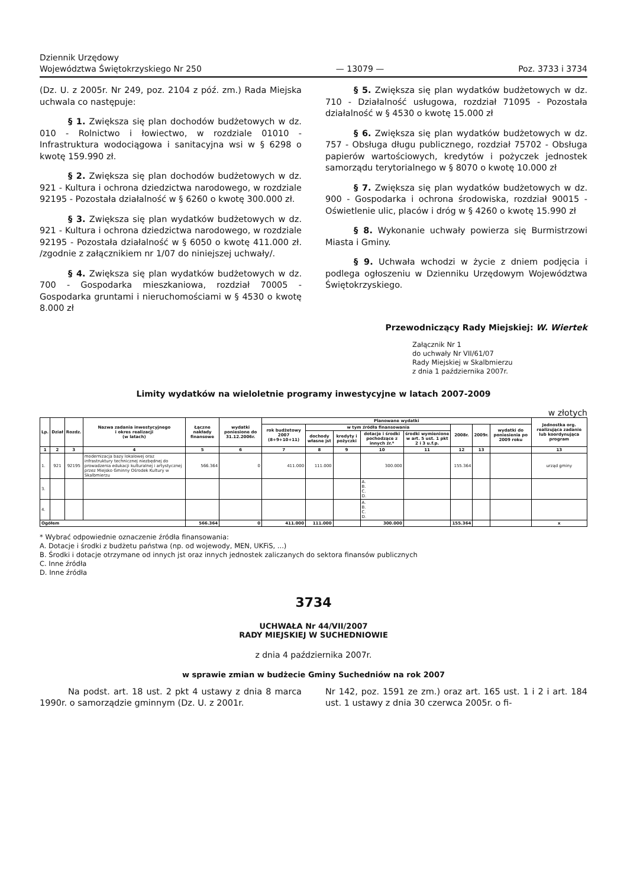Dziennik Urzędowy
Województwa Świętokrzyskiego Nr 250 — 13079 — Poz. 3733 i 3734
(Dz. U. z 2005r. Nr 249, poz. 2104 z póź. zm.) Rada Miejska uchwala co następuje:
§ 1. Zwiększa się plan dochodów budżetowych w dz. 010 - Rolnictwo i łowiectwo, w rozdziale 01010 - Infrastruktura wodociągowa i sanitacyjna wsi w § 6298 o kwotę 159.990 zł.
§ 2. Zwiększa się plan dochodów budżetowych w dz. 921 - Kultura i ochrona dziedzictwa narodowego, w rozdziale 92195 - Pozostała działalność w § 6260 o kwotę 300.000 zł.
§ 3. Zwiększa się plan wydatków budżetowych w dz. 921 - Kultura i ochrona dziedzictwa narodowego, w rozdziale 92195 - Pozostała działalność w § 6050 o kwotę 411.000 zł. /zgodnie z załącznikiem nr 1/07 do niniejszej uchwały/.
§ 4. Zwiększa się plan wydatków budżetowych w dz. 700 - Gospodarka mieszkaniowa, rozdział 70005 - Gospodarka gruntami i nieruchomościami w § 4530 o kwotę 8.000 zł
§ 5. Zwiększa się plan wydatków budżetowych w dz. 710 - Działalność usługowa, rozdział 71095 - Pozostała działalność w § 4530 o kwotę 15.000 zł
§ 6. Zwiększa się plan wydatków budżetowych w dz. 757 - Obsługa długu publicznego, rozdział 75702 - Obsługa papierów wartościowych, kredytów i pożyczek jednostek samorządu terytorialnego w § 8070 o kwotę 10.000 zł
§ 7. Zwiększa się plan wydatków budżetowych w dz. 900 - Gospodarka i ochrona środowiska, rozdział 90015 - Oświetlenie ulic, placów i dróg w § 4260 o kwotę 15.990 zł
§ 8. Wykonanie uchwały powierza się Burmistrzowi Miasta i Gminy.
§ 9. Uchwała wchodzi w życie z dniem podjęcia i podlega ogłoszeniu w Dzienniku Urzędowym Województwa Świętokrzyskiego.
Przewodniczący Rady Miejskiej: W. Wiertek
Załącznik Nr 1
do uchwały Nr VII/61/07
Rady Miejskiej w Skalbmierzu
z dnia 1 października 2007r.
Limity wydatków na wieloletnie programy inwestycyjne w latach 2007-2009
w złotych
| Lp. | Dział | Rozdz. | Nazwa zadania inwestycyjnego i okres realizacji (w latach) | Łączne nakłady finansowe | wydatki poniesione do 31.12.2006r. | Planowane wydatki | | | | | | | | Jednostka org. realizująca zadanie lub koordynująca program |
| --- | --- | --- | --- | --- | --- | --- | --- | --- | --- | --- | --- | --- | --- | --- |
| | | | | | | rok budżetowy 2007 (8+9+10+11) | w tym źródła finansowania | | | | 2008r. | 2009r. | wydatki do poniesienia po 2009 roku | |
| | | | | | | | dochody własne jst | kredyty i pożyczki | dotacje i środki pochodzące z innych źr.* | środki wymienione w art. 5 ust. 1 pkt 2 i 3 u.f.p. | | | | |
| 1 | 2 | 3 | 4 | 5 | 6 | 7 | 8 | 9 | 10 | 11 | 12 | 13 | | 13 |
| 1. | 921 | 92195 | modernizacja bazy lokalowej oraz infrastruktury technicznej niezbędnej do prowadzenia edukacji kulturalnej i artystycznej przez Miejsko Gminny Ośrodek Kultury w Skalbmierzu | 566.364 | 0 | 411.000 | 111.000 | | 300.000 | | 155.364 | | | urząd gminy |
| 3. | | | | | | | | | A. B. C. D. | | | | | |
| 4. | | | | | | | | | A. B. C. D. | | | | | |
| Ogółem | | | | 566.364 | 0 | 411.000 | 111.000 | | 300.000 | | 155.364 | | | x |
* Wybrać odpowiednie oznaczenie źródła finansowania:
A. Dotacje i środki z budżetu państwa (np. od wojewody, MEN, UKFiS, ...)
B. Środki i dotacje otrzymane od innych jst oraz innych jednostek zaliczanych do sektora finansów publicznych
C. Inne źródła
D. Inne źródła
3734
UCHWAŁA Nr 44/VII/2007
RADY MIEJSKIEJ W SUCHEDNIOWIE
z dnia 4 października 2007r.
w sprawie zmian w budżecie Gminy Suchedniów na rok 2007
Na podst. art. 18 ust. 2 pkt 4 ustawy z dnia 8 marca 1990r. o samorządzie gminnym (Dz. U. z 2001r.
Nr 142, poz. 1591 ze zm.) oraz art. 165 ust. 1 i 2 i art. 184 ust. 1 ustawy z dnia 30 czerwca 2005r. o fi-